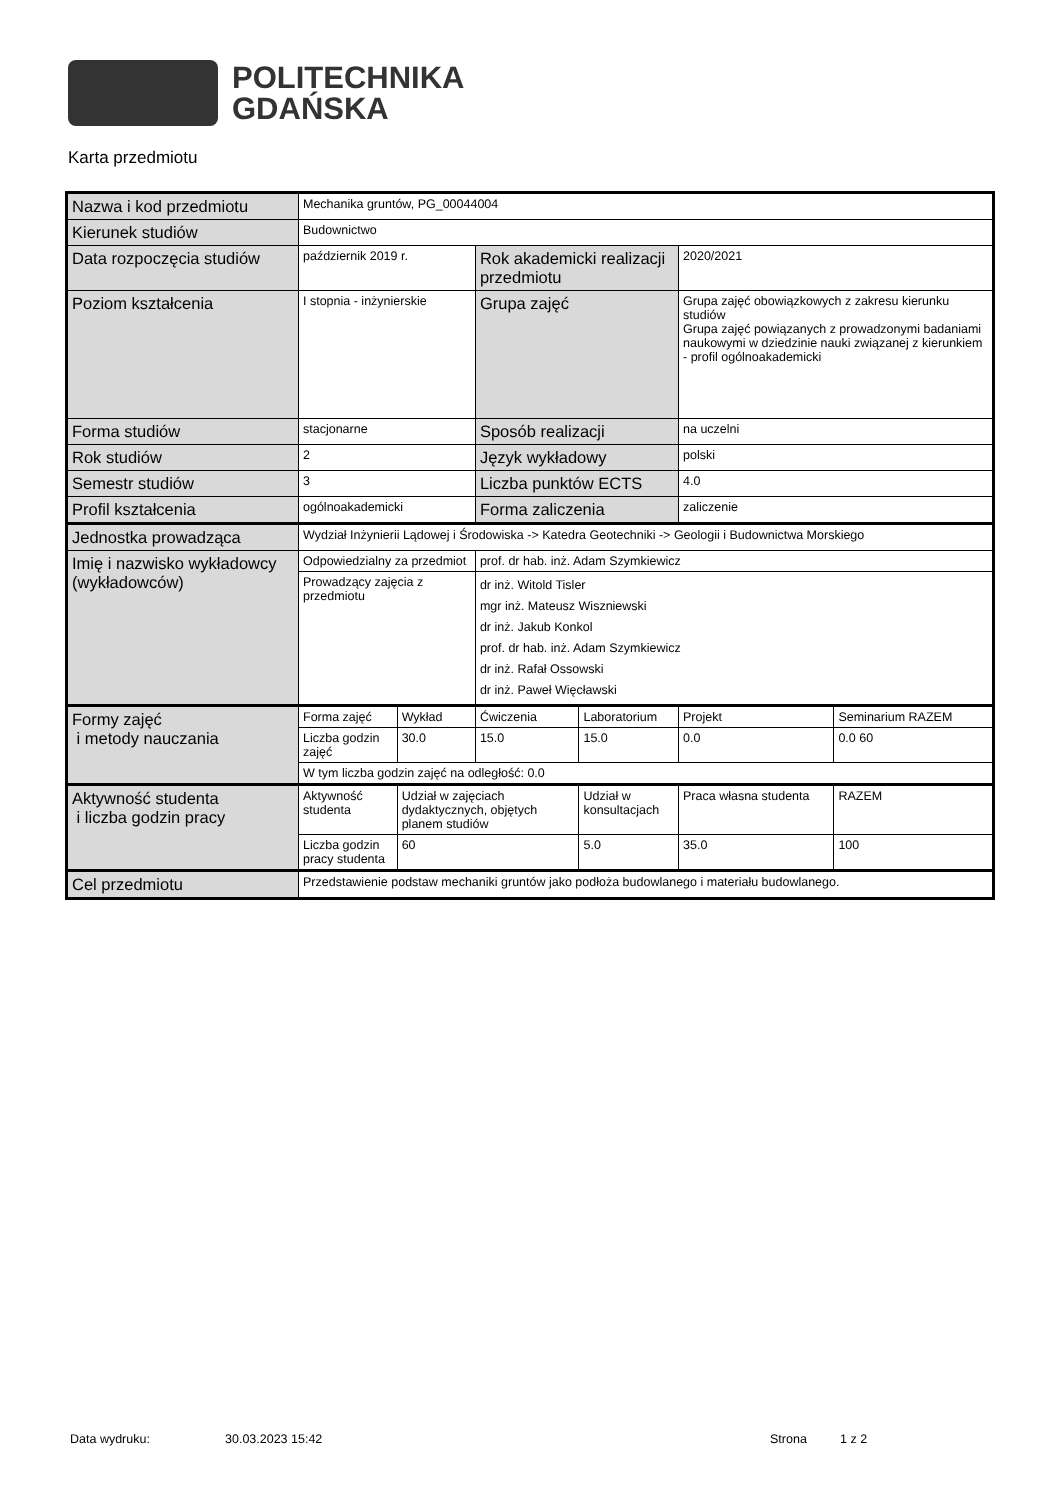POLITECHNIKA
GDAŃSKA
Karta przedmiotu
| Nazwa i kod przedmiotu | Mechanika gruntów, PG_00044004 | | | | | |
| Kierunek studiów | Budownictwo | | | | | |
| Data rozpoczęcia studiów | październik 2019 r. | | Rok akademicki realizacji przedmiotu | | 2020/2021 | |
| Poziom kształcenia | I stopnia - inżynierskie | | Grupa zajęć | | Grupa zajęć obowiązkowych z zakresu kierunku studiów Grupa zajęć powiązanych z prowadzonymi badaniami naukowymi w dziedzinie nauki związanej z kierunkiem - profil ogólnoakademicki | |
| Forma studiów | stacjonarne | | Sposób realizacji | | na uczelni | |
| Rok studiów | 2 | | Język wykładowy | | polski | |
| Semestr studiów | 3 | | Liczba punktów ECTS | | 4.0 | |
| Profil kształcenia | ogólnoakademicki | | Forma zaliczenia | | zaliczenie | |
| Jednostka prowadząca | Wydział Inżynierii Lądowej i Środowiska -> Katedra Geotechniki -> Geologii i Budownictwa Morskiego | | | | | |
| Imię i nazwisko wykładowcy (wykładowców) | Odpowiedzialny za przedmiot | | prof. dr hab. inż. Adam Szymkiewicz | | | |
| | Prowadzący zajęcia z przedmiotu | | dr inż. Witold Tisler mgr inż. Mateusz Wiszniewski dr inż. Jakub Konkol prof. dr hab. inż. Adam Szymkiewicz dr inż. Rafał Ossowski dr inż. Paweł Więcławski | | | |
| Formy zajęć i metody nauczania | Forma zajęć | Wykład | Ćwiczenia | Laboratorium | Projekt | Seminarium RAZEM |
| | Liczba godzin zajęć | 30.0 | 15.0 | 15.0 | 0.0 | 0.0 60 |
| | W tym liczba godzin zajęć na odległość: 0.0 | | | | | |
| Aktywność studenta i liczba godzin pracy | Aktywność studenta | Udział w zajęciach dydaktycznych, objętych planem studiów | | Udział w konsultacjach | Praca własna studenta | RAZEM |
| | Liczba godzin pracy studenta | 60 | | 5.0 | 35.0 | 100 |
| Cel przedmiotu | Przedstawienie podstaw mechaniki gruntów jako podłoża budowlanego i materiału budowlanego. | | | | | |
Data wydruku: 30.03.2023 15:42 Strona 1 z 2